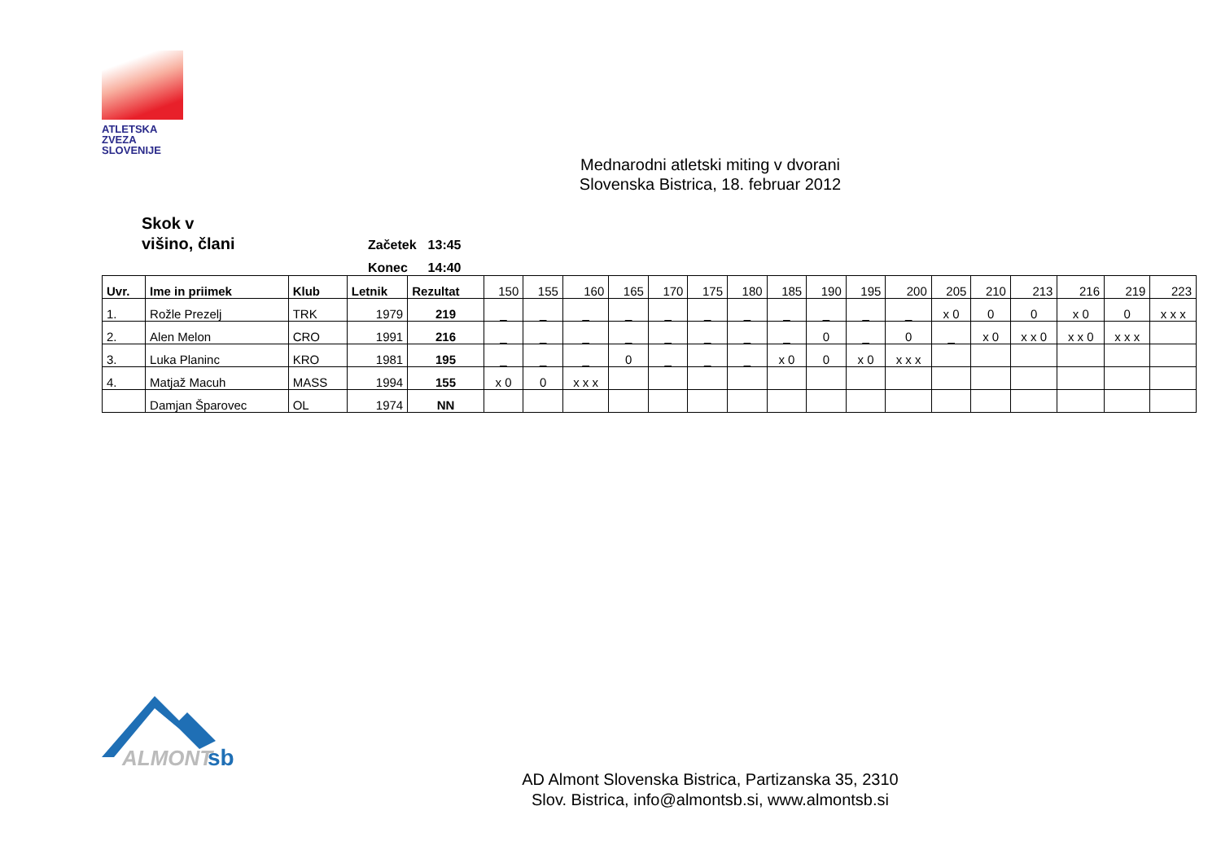ATLETSKA
ZVEZA
SLOVENIJE
Mednarodni atletski miting v dvorani
Slovenska Bistrica, 18. februar 2012
Skok v
višino, člani
| Začetek | 13:45 |
| Konec | 14:40 |
| Uvr. | Ime in priimek | Klub | Letnik | Rezultat | 150 | 155 | 160 | 165 | 170 | 175 | 180 | 185 | 190 | 195 | 200 | 205 | 210 | 213 | 216 | 219 | 223 |
| --- | --- | --- | --- | --- | --- | --- | --- | --- | --- | --- | --- | --- | --- | --- | --- | --- | --- | --- | --- | --- | --- |
| 1. | Rožle Prezelj | TRK | 1979 | 219 | _ | _ | _ | _ | _ | _ | _ | _ | _ | _ | _ | x 0 | 0 | 0 | x 0 | 0 | x x x |
| 2. | Alen Melon | CRO | 1991 | 216 | _ | _ | _ | _ | _ | _ | _ | _ | 0 | _ | 0 | _ | x 0 | x x 0 | x x 0 | x x x | |
| 3. | Luka Planinc | KRO | 1981 | 195 | _ | _ | _ | 0 | _ | _ | _ | x 0 | 0 | x 0 | x x x | | | | | | |
| 4. | Matjaž Macuh | MASS | 1994 | 155 | x 0 | 0 | x x x | | | | | | | | | | | | | | |
| | Damjan Šparovec | OL | 1974 | NN | | | | | | | | | | | | | | | | | |
ALMONT
sb
AD Almont Slovenska Bistrica, Partizanska 35, 2310
Slov. Bistrica, info@almontsb.si, www.almontsb.si